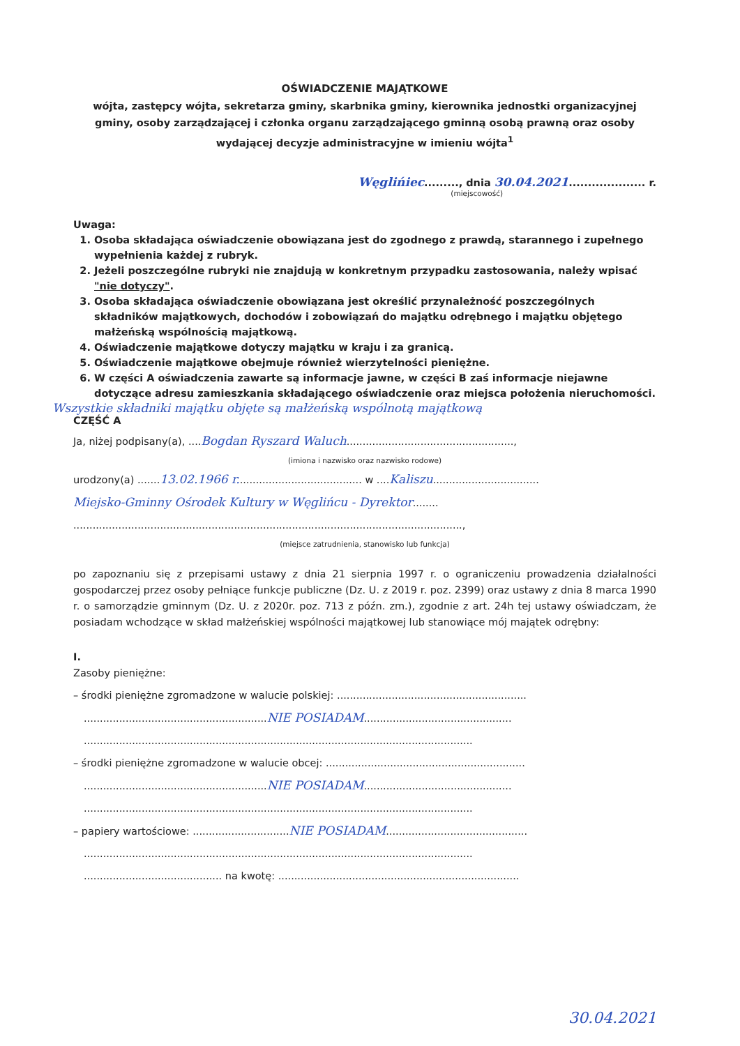OŚWIADCZENIE MAJĄTKOWE
wójta, zastępcy wójta, sekretarza gminy, skarbnika gminy, kierownika jednostki organizacyjnej gminy, osoby zarządzającej i członka organu zarządzającego gminną osobą prawną oraz osoby wydającej decyzje administracyjne w imieniu wójta<sup>1</sup>
Węglińiec........., dnia 30.04.2021.................... r.
(miejscowość)
Uwaga:
1. Osoba składająca oświadczenie obowiązana jest do zgodnego z prawdą, starannego i zupełnego wypełnienia każdej z rubryk.
2. Jeżeli poszczególne rubryki nie znajdują w konkretnym przypadku zastosowania, należy wpisać "nie dotyczy".
3. Osoba składająca oświadczenie obowiązana jest określić przynależność poszczególnych składników majątkowych, dochodów i zobowiązań do majątku odrębnego i majątku objętego małżeńską wspólnością majątkową.
4. Oświadczenie majątkowe dotyczy majątku w kraju i za granicą.
5. Oświadczenie majątkowe obejmuje również wierzytelności pieniężne.
6. W części A oświadczenia zawarte są informacje jawne, w części B zaś informacje niejawne dotyczące adresu zamieszkania składającego oświadczenie oraz miejsca położenia nieruchomości.
Wszystkie składniki majątku objęte są małżeńską wspólnotą majątkową
CZĘŚĆ A
Ja, niżej podpisany(a), ....Bogdan Ryszard Waluch....................................................,
(imiona i nazwisko oraz nazwisko rodowe)
urodzony(a) .......13.02.1966 r....................................... w ....Kaliszu.................................
Miejsko-Gminny Ośrodek Kultury w Węglińcu - Dyrektor........
.........................................................................................................................,
(miejsce zatrudnienia, stanowisko lub funkcja)
po zapoznaniu się z przepisami ustawy z dnia 21 sierpnia 1997 r. o ograniczeniu prowadzenia działalności gospodarczej przez osoby pełniące funkcje publiczne (Dz. U. z 2019 r. poz. 2399) oraz ustawy z dnia 8 marca 1990 r. o samorządzie gminnym (Dz. U. z 2020r. poz. 713 z późn. zm.), zgodnie z art. 24h tej ustawy oświadczam, że posiadam wchodzące w skład małżeńskiej wspólności majątkowej lub stanowiące mój majątek odrębny:
I.
Zasoby pieniężne:
– środki pieniężne zgromadzone w walucie polskiej: ...........................................................
.........................................................NIE POSIADAM..............................................
.........................................................................................................................
– środki pieniężne zgromadzone w walucie obcej: ..............................................................
.........................................................NIE POSIADAM..............................................
.........................................................................................................................
– papiery wartościowe: ..............................NIE POSIADAM............................................
.........................................................................................................................
........................................... na kwotę: ...........................................................................
30.04.2021